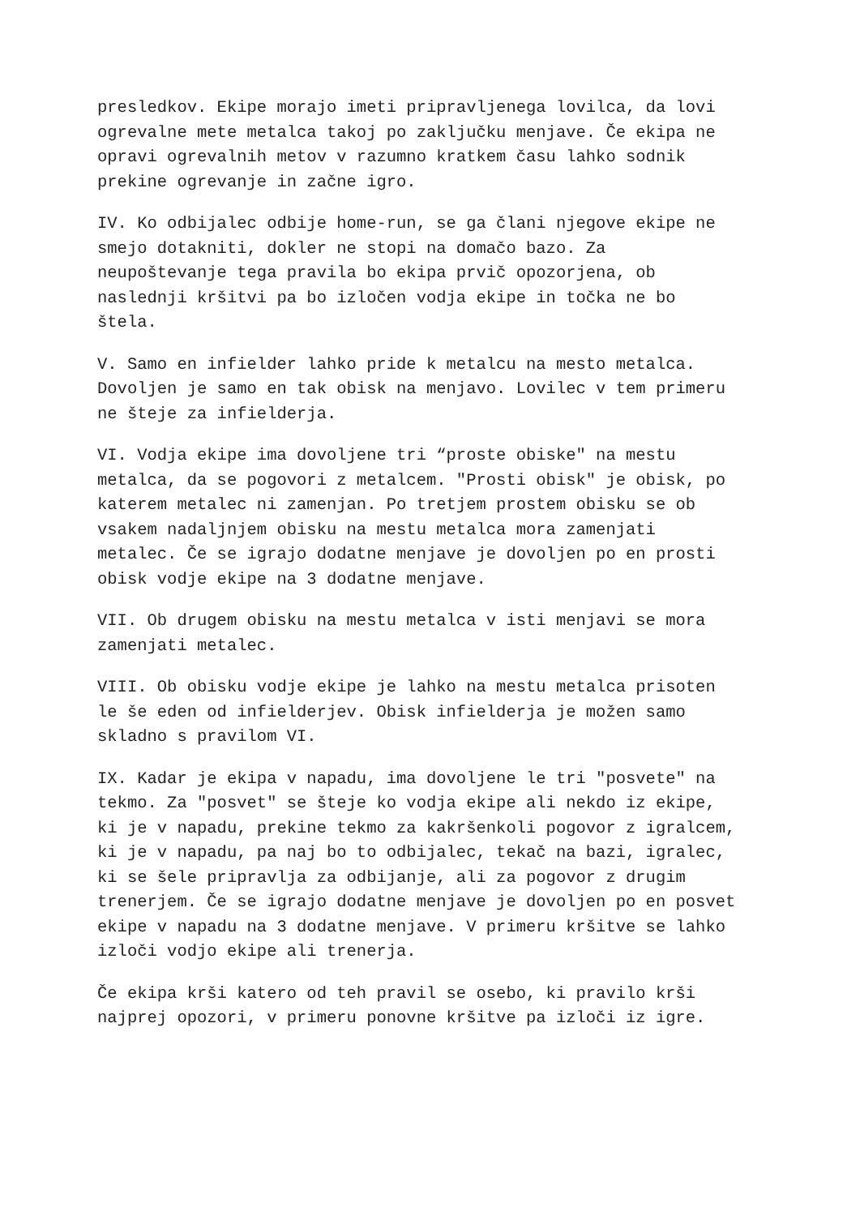presledkov. Ekipe morajo imeti pripravljenega lovilca, da lovi ogrevalne mete metalca takoj po zaključku menjave. Če ekipa ne opravi ogrevalnih metov v razumno kratkem času lahko sodnik prekine ogrevanje in začne igro.
IV. Ko odbijalec odbije home-run, se ga člani njegove ekipe ne smejo dotakniti, dokler ne stopi na domačo bazo. Za neupoštevanje tega pravila bo ekipa prvič opozorjena, ob naslednji kršitvi pa bo izločen vodja ekipe in točka ne bo štela.
V. Samo en infielder lahko pride k metalcu na mesto metalca. Dovoljen je samo en tak obisk na menjavo. Lovilec v tem primeru ne šteje za infielderja.
VI. Vodja ekipe ima dovoljene tri “proste obiske" na mestu metalca, da se pogovori z metalcem. "Prosti obisk" je obisk, po katerem metalec ni zamenjan. Po tretjem prostem obisku se ob vsakem nadaljnjem obisku na mestu metalca mora zamenjati metalec. Če se igrajo dodatne menjave je dovoljen po en prosti obisk vodje ekipe na 3 dodatne menjave.
VII. Ob drugem obisku na mestu metalca v isti menjavi se mora zamenjati metalec.
VIII. Ob obisku vodje ekipe je lahko na mestu metalca prisoten le še eden od infielderjev. Obisk infielderja je možen samo skladno s pravilom VI.
IX. Kadar je ekipa v napadu, ima dovoljene le tri "posvete" na tekmo. Za "posvet" se šteje ko vodja ekipe ali nekdo iz ekipe, ki je v napadu, prekine tekmo za kakršenkoli pogovor z igralcem, ki je v napadu, pa naj bo to odbijalec, tekač na bazi, igralec, ki se šele pripravlja za odbijanje, ali za pogovor z drugim trenerjem. Če se igrajo dodatne menjave je dovoljen po en posvet ekipe v napadu na 3 dodatne menjave. V primeru kršitve se lahko izloči vodjo ekipe ali trenerja.
Če ekipa krši katero od teh pravil se osebo, ki pravilo krši najprej opozori, v primeru ponovne kršitve pa izloči iz igre.